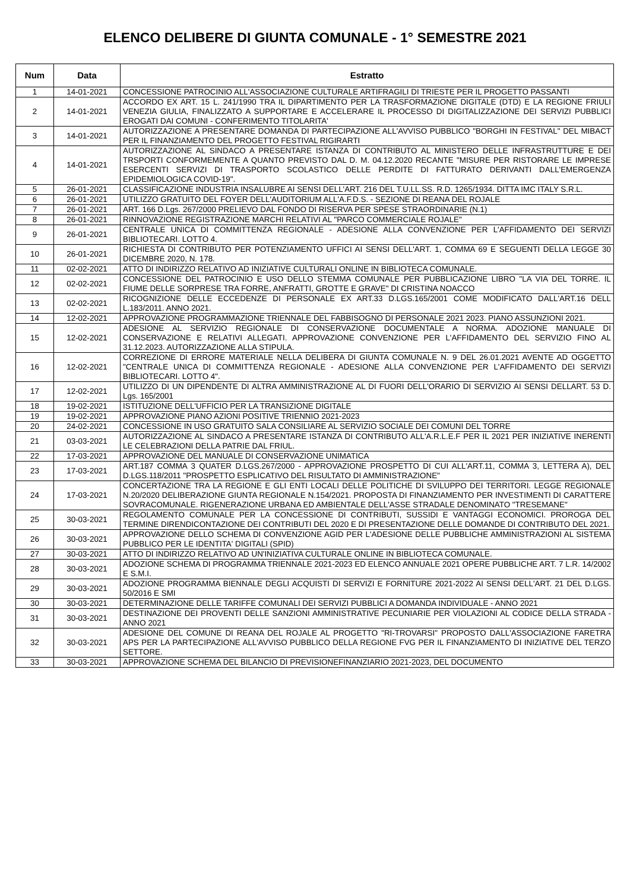ELENCO DELIBERE DI GIUNTA COMUNALE - 1° SEMESTRE 2021
| Num | Data | Estratto |
| --- | --- | --- |
| 1 | 14-01-2021 | CONCESSIONE PATROCINIO ALL'ASSOCIAZIONE CULTURALE ARTIFRAGILI DI TRIESTE PER IL PROGETTO PASSANTI |
| 2 | 14-01-2021 | ACCORDO EX ART. 15 L. 241/1990 TRA IL DIPARTIMENTO PER LA TRASFORMAZIONE DIGITALE (DTD) E LA REGIONE FRIULI VENEZIA GIULIA, FINALIZZATO A SUPPORTARE E ACCELERARE IL PROCESSO DI DIGITALIZZAZIONE DEI SERVIZI PUBBLICI EROGATI DAI COMUNI - CONFERIMENTO TITOLARITA' |
| 3 | 14-01-2021 | AUTORIZZAZIONE A PRESENTARE DOMANDA DI PARTECIPAZIONE ALL'AVVISO PUBBLICO "BORGHI IN FESTIVAL" DEL MIBACT PER IL FINANZIAMENTO DEL PROGETTO FESTIVAL RIGIRARTI |
| 4 | 14-01-2021 | AUTORIZZAZIONE AL SINDACO A PRESENTARE ISTANZA DI CONTRIBUTO AL MINISTERO DELLE INFRASTRUTTURE E DEI TRSPORTI CONFORMEMENTE A QUANTO PREVISTO DAL D. M. 04.12.2020 RECANTE "MISURE PER RISTORARE LE IMPRESE ESERCENTI SERVIZI DI TRASPORTO SCOLASTICO DELLE PERDITE DI FATTURATO DERIVANTI DALL'EMERGENZA EPIDEMIOLOGICA COVID-19". |
| 5 | 26-01-2021 | CLASSIFICAZIONE INDUSTRIA INSALUBRE AI SENSI DELL'ART. 216 DEL T.U.LL.SS. R.D. 1265/1934. DITTA IMC ITALY S.R.L. |
| 6 | 26-01-2021 | UTILIZZO GRATUITO DEL FOYER DELL'AUDITORIUM ALL'A.F.D.S. - SEZIONE DI REANA DEL ROJALE |
| 7 | 26-01-2021 | ART. 166 D.Lgs. 267/2000 PRELIEVO DAL FONDO DI RISERVA PER SPESE STRAORDINARIE (N.1) |
| 8 | 26-01-2021 | RINNOVAZIONE REGISTRAZIONE MARCHI RELATIVI AL "PARCO COMMERCIALE ROJALE" |
| 9 | 26-01-2021 | CENTRALE UNICA DI COMMITTENZA REGIONALE - ADESIONE ALLA CONVENZIONE PER L'AFFIDAMENTO DEI SERVIZI BIBLIOTECARI. LOTTO 4. |
| 10 | 26-01-2021 | RICHIESTA DI CONTRIBUTO PER POTENZIAMENTO UFFICI AI SENSI DELL'ART. 1, COMMA 69 E SEGUENTI DELLA LEGGE 30 DICEMBRE 2020, N. 178. |
| 11 | 02-02-2021 | ATTO DI INDIRIZZO RELATIVO AD INIZIATIVE CULTURALI ONLINE IN BIBLIOTECA COMUNALE. |
| 12 | 02-02-2021 | CONCESSIONE DEL PATROCINIO E USO DELLO STEMMA COMUNALE PER PUBBLICAZIONE LIBRO "LA VIA DEL TORRE. IL FIUME DELLE SORPRESE TRA FORRE, ANFRATTI, GROTTE E GRAVE" DI CRISTINA NOACCO |
| 13 | 02-02-2021 | RICOGNIZIONE DELLE ECCEDENZE DI PERSONALE EX ART.33 D.LGS.165/2001 COME MODIFICATO DALL'ART.16 DELL L.183/2011. ANNO 2021. |
| 14 | 12-02-2021 | APPROVAZIONE PROGRAMMAZIONE TRIENNALE DEL FABBISOGNO DI PERSONALE 2021 2023. PIANO ASSUNZIONI 2021. |
| 15 | 12-02-2021 | ADESIONE AL SERVIZIO REGIONALE DI CONSERVAZIONE DOCUMENTALE A NORMA. ADOZIONE MANUALE DI CONSERVAZIONE E RELATIVI ALLEGATI. APPROVAZIONE CONVENZIONE PER L'AFFIDAMENTO DEL SERVIZIO FINO AL 31.12.2023. AUTORIZZAZIONE ALLA STIPULA. |
| 16 | 12-02-2021 | CORREZIONE DI ERRORE MATERIALE NELLA DELIBERA DI GIUNTA COMUNALE N. 9 DEL 26.01.2021 AVENTE AD OGGETTO "CENTRALE UNICA DI COMMITTENZA REGIONALE - ADESIONE ALLA CONVENZIONE PER L'AFFIDAMENTO DEI SERVIZI BIBLIOTECARI. LOTTO 4". |
| 17 | 12-02-2021 | UTILIZZO DI UN DIPENDENTE DI ALTRA AMMINISTRAZIONE AL DI FUORI DELL'ORARIO DI SERVIZIO AI SENSI DELLART. 53 D. Lgs. 165/2001 |
| 18 | 19-02-2021 | ISTITUZIONE DELL'UFFICIO PER LA TRANSIZIONE DIGITALE |
| 19 | 19-02-2021 | APPROVAZIONE PIANO AZIONI POSITIVE TRIENNIO 2021-2023 |
| 20 | 24-02-2021 | CONCESSIONE IN USO GRATUITO SALA CONSILIARE AL SERVIZIO SOCIALE DEI COMUNI DEL TORRE |
| 21 | 03-03-2021 | AUTORIZZAZIONE AL SINDACO A PRESENTARE ISTANZA DI CONTRIBUTO ALL'A.R.L.E.F PER IL 2021 PER INIZIATIVE INERENTI LE CELEBRAZIONI DELLA PATRIE DAL FRIUL. |
| 22 | 17-03-2021 | APPROVAZIONE DEL MANUALE DI CONSERVAZIONE UNIMATICA |
| 23 | 17-03-2021 | ART.187 COMMA 3 QUATER D.LGS.267/2000 - APPROVAZIONE PROSPETTO DI CUI ALL'ART.11, COMMA 3, LETTERA A), DEL D.LGS.118/2011 "PROSPETTO ESPLICATIVO DEL RISULTATO DI AMMINISTRAZIONE" |
| 24 | 17-03-2021 | CONCERTAZIONE TRA LA REGIONE E GLI ENTI LOCALI DELLE POLITICHE DI SVILUPPO DEI TERRITORI. LEGGE REGIONALE N.20/2020 DELIBERAZIONE GIUNTA REGIONALE N.154/2021. PROPOSTA DI FINANZIAMENTO PER INVESTIMENTI DI CARATTERE SOVRACOMUNALE. RIGENERAZIONE URBANA ED AMBIENTALE DELL'ASSE STRADALE DENOMINATO "TRESEMANE" |
| 25 | 30-03-2021 | REGOLAMENTO COMUNALE PER LA CONCESSIONE DI CONTRIBUTI, SUSSIDI E VANTAGGI ECONOMICI. PROROGA DEL TERMINE DIRENDICONTAZIONE DEI CONTRIBUTI DEL 2020 E DI PRESENTAZIONE DELLE DOMANDE DI CONTRIBUTO DEL 2021. |
| 26 | 30-03-2021 | APPROVAZIONE DELLO SCHEMA DI CONVENZIONE AGID PER L'ADESIONE DELLE PUBBLICHE AMMINISTRAZIONI AL SISTEMA PUBBLICO PER LE IDENTITA' DIGITALI (SPID) |
| 27 | 30-03-2021 | ATTO DI INDIRIZZO RELATIVO AD UN'INIZIATIVA CULTURALE ONLINE IN BIBLIOTECA COMUNALE. |
| 28 | 30-03-2021 | ADOZIONE SCHEMA DI PROGRAMMA TRIENNALE 2021-2023 ED ELENCO ANNUALE 2021 OPERE PUBBLICHE ART. 7 L.R. 14/2002 E S.M.I. |
| 29 | 30-03-2021 | ADOZIONE PROGRAMMA BIENNALE DEGLI ACQUISTI DI SERVIZI E FORNITURE 2021-2022 AI SENSI DELL'ART. 21 DEL D.LGS. 50/2016 E SMI |
| 30 | 30-03-2021 | DETERMINAZIONE DELLE TARIFFE COMUNALI DEI SERVIZI PUBBLICI A DOMANDA INDIVIDUALE - ANNO 2021 |
| 31 | 30-03-2021 | DESTINAZIONE DEI PROVENTI DELLE SANZIONI AMMINISTRATIVE PECUNIARIE PER VIOLAZIONI AL CODICE DELLA STRADA - ANNO 2021 |
| 32 | 30-03-2021 | ADESIONE DEL COMUNE DI REANA DEL ROJALE AL PROGETTO "RI-TROVARSI" PROPOSTO DALL'ASSOCIAZIONE FARETRA APS PER LA PARTECIPAZIONE ALL'AVVISO PUBBLICO DELLA REGIONE FVG PER IL FINANZIAMENTO DI INIZIATIVE DEL TERZO SETTORE. |
| 33 | 30-03-2021 | APPROVAZIONE SCHEMA DEL BILANCIO DI PREVISIONEFINANZIARIO 2021-2023, DEL DOCUMENTO |